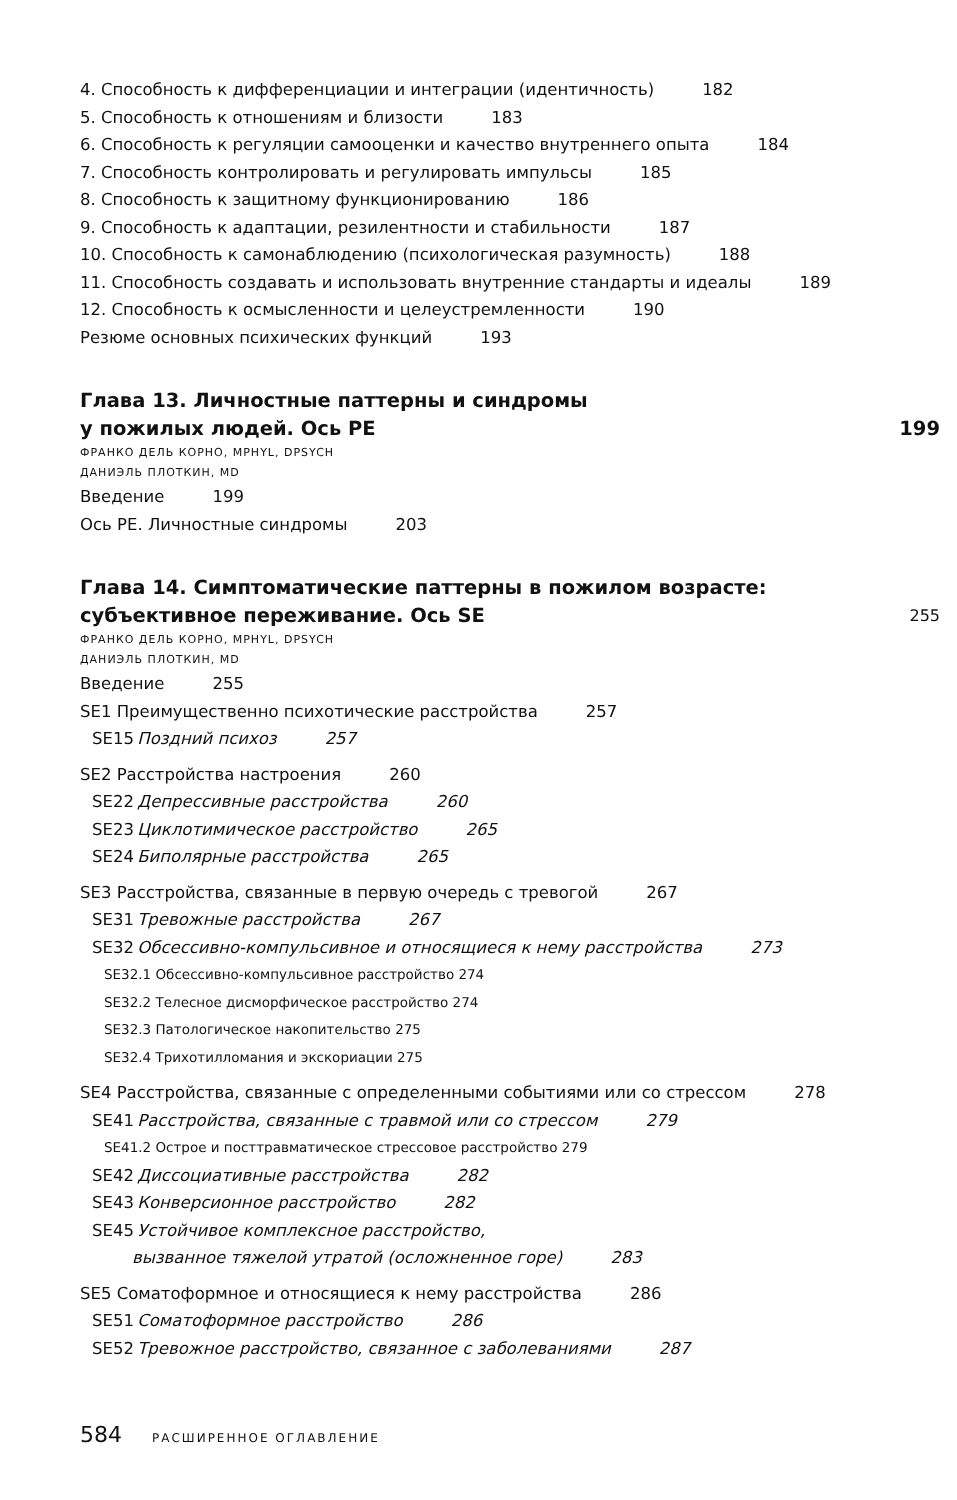4. Способность к дифференциации и интеграции (идентичность) 182
5. Способность к отношениям и близости 183
6. Способность к регуляции самооценки и качество внутреннего опыта 184
7. Способность контролировать и регулировать импульсы 185
8. Способность к защитному функционированию 186
9. Способность к адаптации, резилентности и стабильности 187
10. Способность к самонаблюдению (психологическая разумность) 188
11. Способность создавать и использовать внутренние стандарты и идеалы 189
12. Способность к осмысленности и целеустремленности 190
Резюме основных психических функций 193
Глава 13. Личностные паттерны и синдромы
у пожилых людей. Ось PE 199
ФРАНКО ДЕЛЬ КОРНО, MPHYL, DPSYCH
ДАНИЭЛЬ ПЛОТКИН, MD
Введение 199
Ось PE. Личностные синдромы 203
Глава 14. Симптоматические паттерны в пожилом возрасте:
субъективное переживание. Ось SE 255
ФРАНКО ДЕЛЬ КОРНО, MPHYL, DPSYCH
ДАНИЭЛЬ ПЛОТКИН, MD
Введение 255
SE1 Преимущественно психотические расстройства 257
SE15 Поздний психоз 257
SE2 Расстройства настроения 260
SE22 Депрессивные расстройства 260
SE23 Циклотимическое расстройство 265
SE24 Биполярные расстройства 265
SE3 Расстройства, связанные в первую очередь с тревогой 267
SE31 Тревожные расстройства 267
SE32 Обсессивно-компульсивное и относящиеся к нему расстройства 273
SE32.1 Обсессивно-компульсивное расстройство 274
SE32.2 Телесное дисморфическое расстройство 274
SE32.3 Патологическое накопительство 275
SE32.4 Трихотилломания и экскориации 275
SE4 Расстройства, связанные с определенными событиями или со стрессом 278
SE41 Расстройства, связанные с травмой или со стрессом 279
SE41.2 Острое и посттравматическое стрессовое расстройство 279
SE42 Диссоциативные расстройства 282
SE43 Конверсионное расстройство 282
SE45 Устойчивое комплексное расстройство,
вызванное тяжелой утратой (осложненное горе) 283
SE5 Соматоформное и относящиеся к нему расстройства 286
SE51 Соматоформное расстройство 286
SE52 Тревожное расстройство, связанное с заболеваниями 287
584 РАСШИРЕННОЕ ОГЛАВЛЕНИЕ